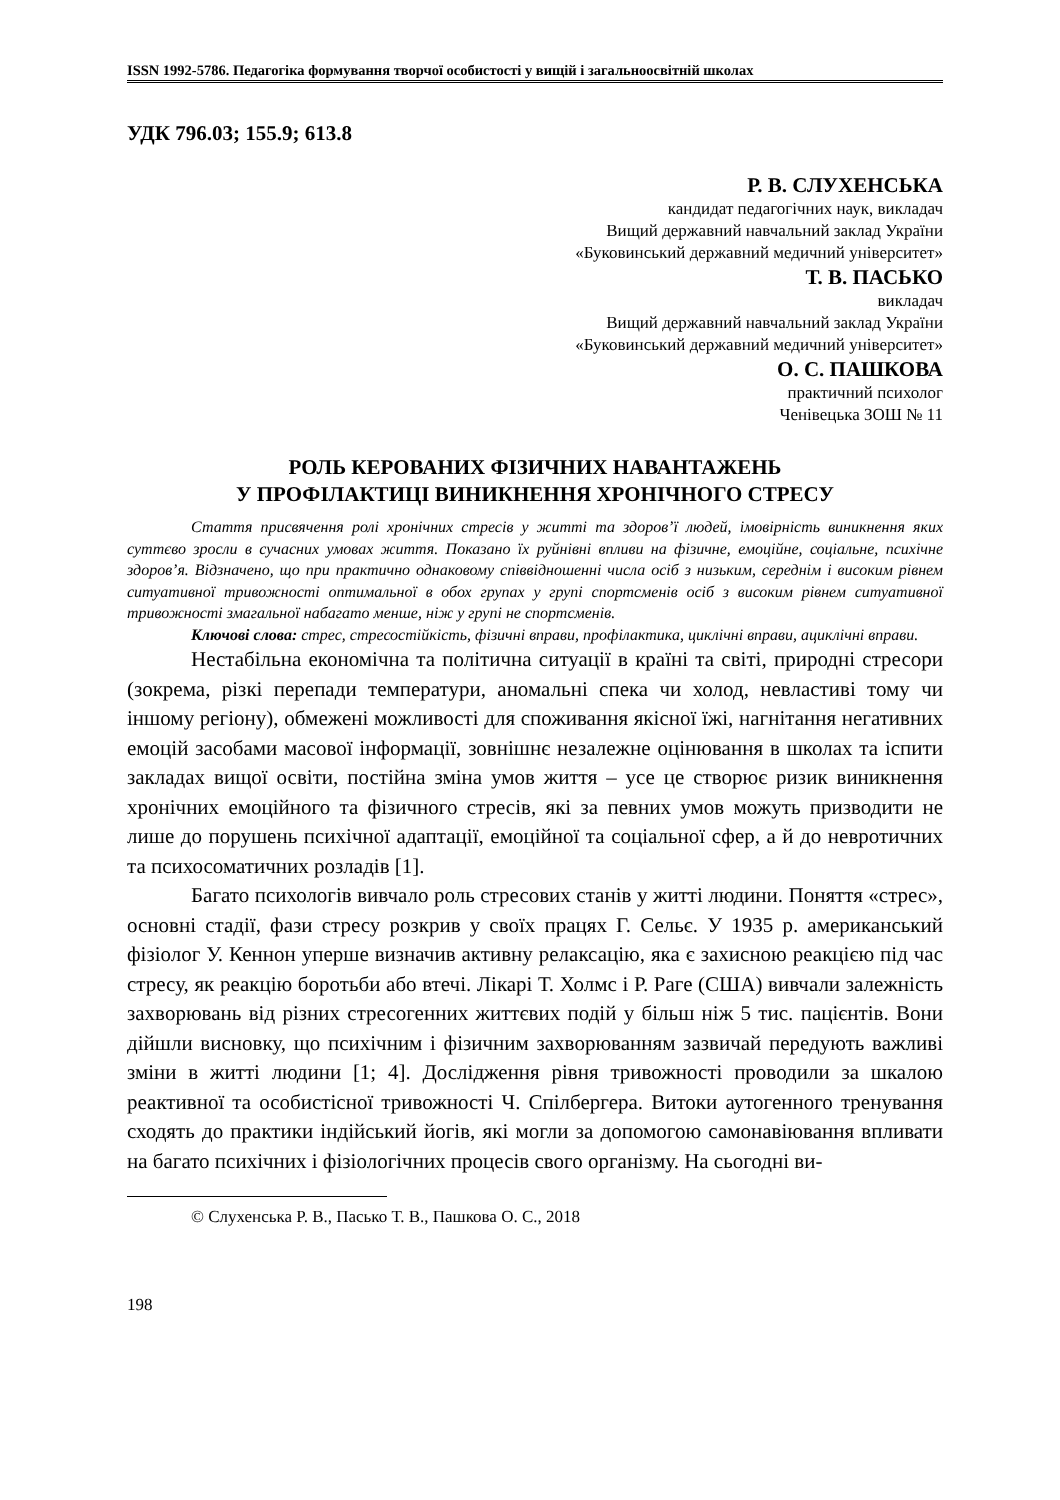ISSN 1992-5786. Педагогіка формування творчої особистості у вищій і загальноосвітній школах
УДК 796.03; 155.9; 613.8
Р. В. СЛУХЕНСЬКА
кандидат педагогічних наук, викладач
Вищий державний навчальний заклад України
«Буковинський державний медичний університет»
Т. В. ПАСЬКО
викладач
Вищий державний навчальний заклад України
«Буковинський державний медичний університет»
О. С. ПАШКОВА
практичний психолог
Ченівецька ЗОШ № 11
РОЛЬ КЕРОВАНИХ ФІЗИЧНИХ НАВАНТАЖЕНЬ
У ПРОФІЛАКТИЦІ ВИНИКНЕННЯ ХРОНІЧНОГО СТРЕСУ
Стаття присвячення ролі хронічних стресів у житті та здоров’ї людей, імовірність виникнення яких суттєво зросли в сучасних умовах життя. Показано їх руйнівні впливи на фізичне, емоційне, соціальне, психічне здоров’я. Відзначено, що при практично однаковому співвідношенні числа осіб з низьким, середнім і високим рівнем ситуативної тривожності оптимальної в обох групах у групі спортсменів осіб з високим рівнем ситуативної тривожності змагальної набагато менше, ніж у групі не спортсменів.
Ключові слова: стрес, стресостійкість, фізичні вправи, профілактика, циклічні вправи, ациклічні вправи.
Нестабільна економічна та політична ситуації в країні та світі, природні стресори (зокрема, різкі перепади температури, аномальні спека чи холод, невластиві тому чи іншому регіону), обмежені можливості для споживання якісної їжі, нагнітання негативних емоцій засобами масової інформації, зовнішнє незалежне оцінювання в школах та іспити закладах вищої освіти, постійна зміна умов життя – усе це створює ризик виникнення хронічних емоційного та фізичного стресів, які за певних умов можуть призводити не лише до порушень психічної адаптації, емоційної та соціальної сфер, а й до невротичних та психосоматичних розладів [1].
Багато психологів вивчало роль стресових станів у житті людини. Поняття «стрес», основні стадії, фази стресу розкрив у своїх працях Г. Сельє. У 1935 р. американський фізіолог У. Кеннон уперше визначив активну релаксацію, яка є захисною реакцією під час стресу, як реакцію боротьби або втечі. Лікарі Т. Холмс і Р. Раге (США) вивчали залежність захворювань від різних стресогенних життєвих подій у більш ніж 5 тис. пацієнтів. Вони дійшли висновку, що психічним і фізичним захворюванням зазвичай передують важливі зміни в житті людини [1; 4]. Дослідження рівня тривожності проводили за шкалою реактивної та особистісної тривожності Ч. Спілбергера. Витоки аутогенного тренування сходять до практики індійський йогів, які могли за допомогою самонавіювання впливати на багато психічних і фізіологічних процесів свого організму. На сьогодні ви-
© Слухенська Р. В., Пасько Т. В., Пашкова О. С., 2018
198